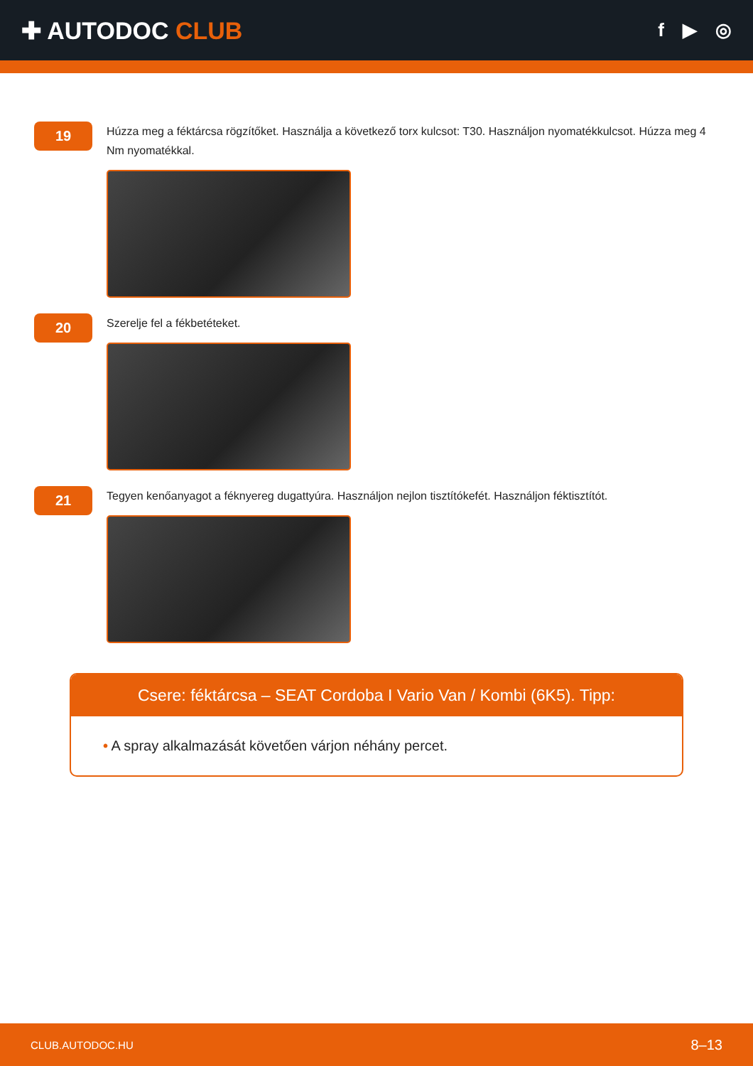✚ AUTODOC CLUB
f ▶ ◎
19
Húzza meg a féktárcsa rögzítőket. Használja a következő torx kulcsot: T30. Használjon nyomatékkulcsot. Húzza meg 4 Nm nyomatékkal.
20
Szerelje fel a fékbetéteket.
21
Tegyen kenőanyagot a féknyereg dugattyúra. Használjon nejlon tisztítókefét. Használjon féktisztítót.
Csere: féktárcsa – SEAT Cordoba I Vario Van / Kombi (6K5). Tipp:
• A spray alkalmazását követően várjon néhány percet.
CLUB.AUTODOC.HU 8–13